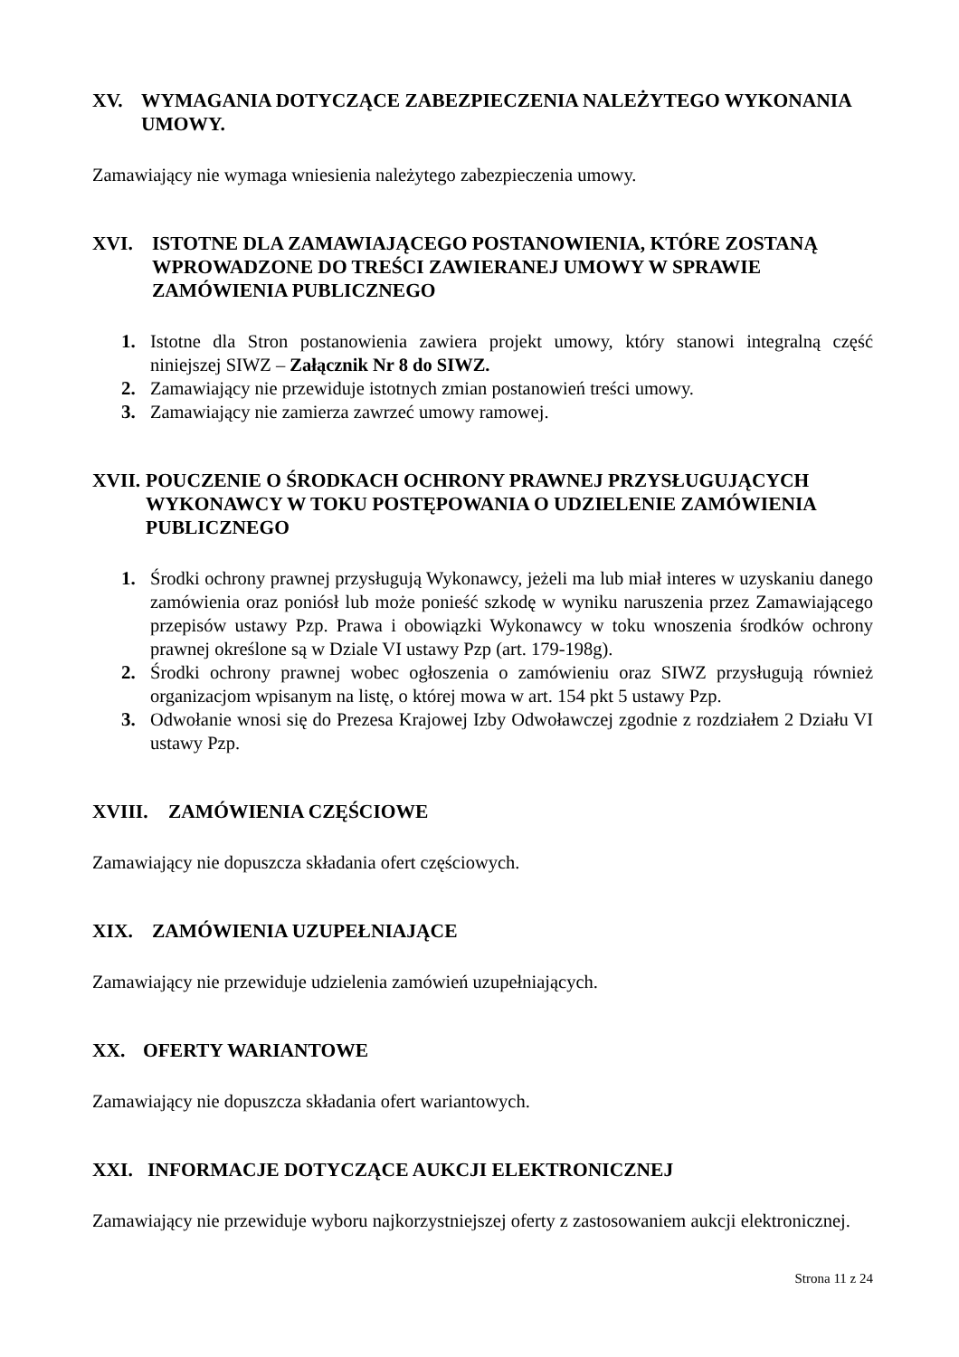XV. WYMAGANIA DOTYCZĄCE ZABEZPIECZENIA NALEŻYTEGO WYKONANIA UMOWY.
Zamawiający nie wymaga wniesienia należytego zabezpieczenia umowy.
XVI. ISTOTNE DLA ZAMAWIAJĄCEGO POSTANOWIENIA, KTÓRE ZOSTANĄ WPROWADZONE DO TREŚCI ZAWIERANEJ UMOWY W SPRAWIE ZAMÓWIENIA PUBLICZNEGO
1. Istotne dla Stron postanowienia zawiera projekt umowy, który stanowi integralną część niniejszej SIWZ – Załącznik Nr 8 do SIWZ.
2. Zamawiający nie przewiduje istotnych zmian postanowień treści umowy.
3. Zamawiający nie zamierza zawrzeć umowy ramowej.
XVII. POUCZENIE O ŚRODKACH OCHRONY PRAWNEJ PRZYSŁUGUJĄCYCH WYKONAWCY W TOKU POSTĘPOWANIA O UDZIELENIE ZAMÓWIENIA PUBLICZNEGO
1. Środki ochrony prawnej przysługują Wykonawcy, jeżeli ma lub miał interes w uzyskaniu danego zamówienia oraz poniósł lub może ponieść szkodę w wyniku naruszenia przez Zamawiającego przepisów ustawy Pzp. Prawa i obowiązki Wykonawcy w toku wnoszenia środków ochrony prawnej określone są w Dziale VI ustawy Pzp (art. 179-198g).
2. Środki ochrony prawnej wobec ogłoszenia o zamówieniu oraz SIWZ przysługują również organizacjom wpisanym na listę, o której mowa w art. 154 pkt 5 ustawy Pzp.
3. Odwołanie wnosi się do Prezesa Krajowej Izby Odwoławczej zgodnie z rozdziałem 2 Działu VI ustawy Pzp.
XVIII. ZAMÓWIENIA CZĘŚCIOWE
Zamawiający nie dopuszcza składania ofert częściowych.
XIX. ZAMÓWIENIA UZUPEŁNIAJĄCE
Zamawiający nie przewiduje udzielenia zamówień uzupełniających.
XX. OFERTY WARIANTOWE
Zamawiający nie dopuszcza składania ofert wariantowych.
XXI. INFORMACJE DOTYCZĄCE AUKCJI ELEKTRONICZNEJ
Zamawiający nie przewiduje wyboru najkorzystniejszej oferty z zastosowaniem aukcji elektronicznej.
Strona 11 z 24